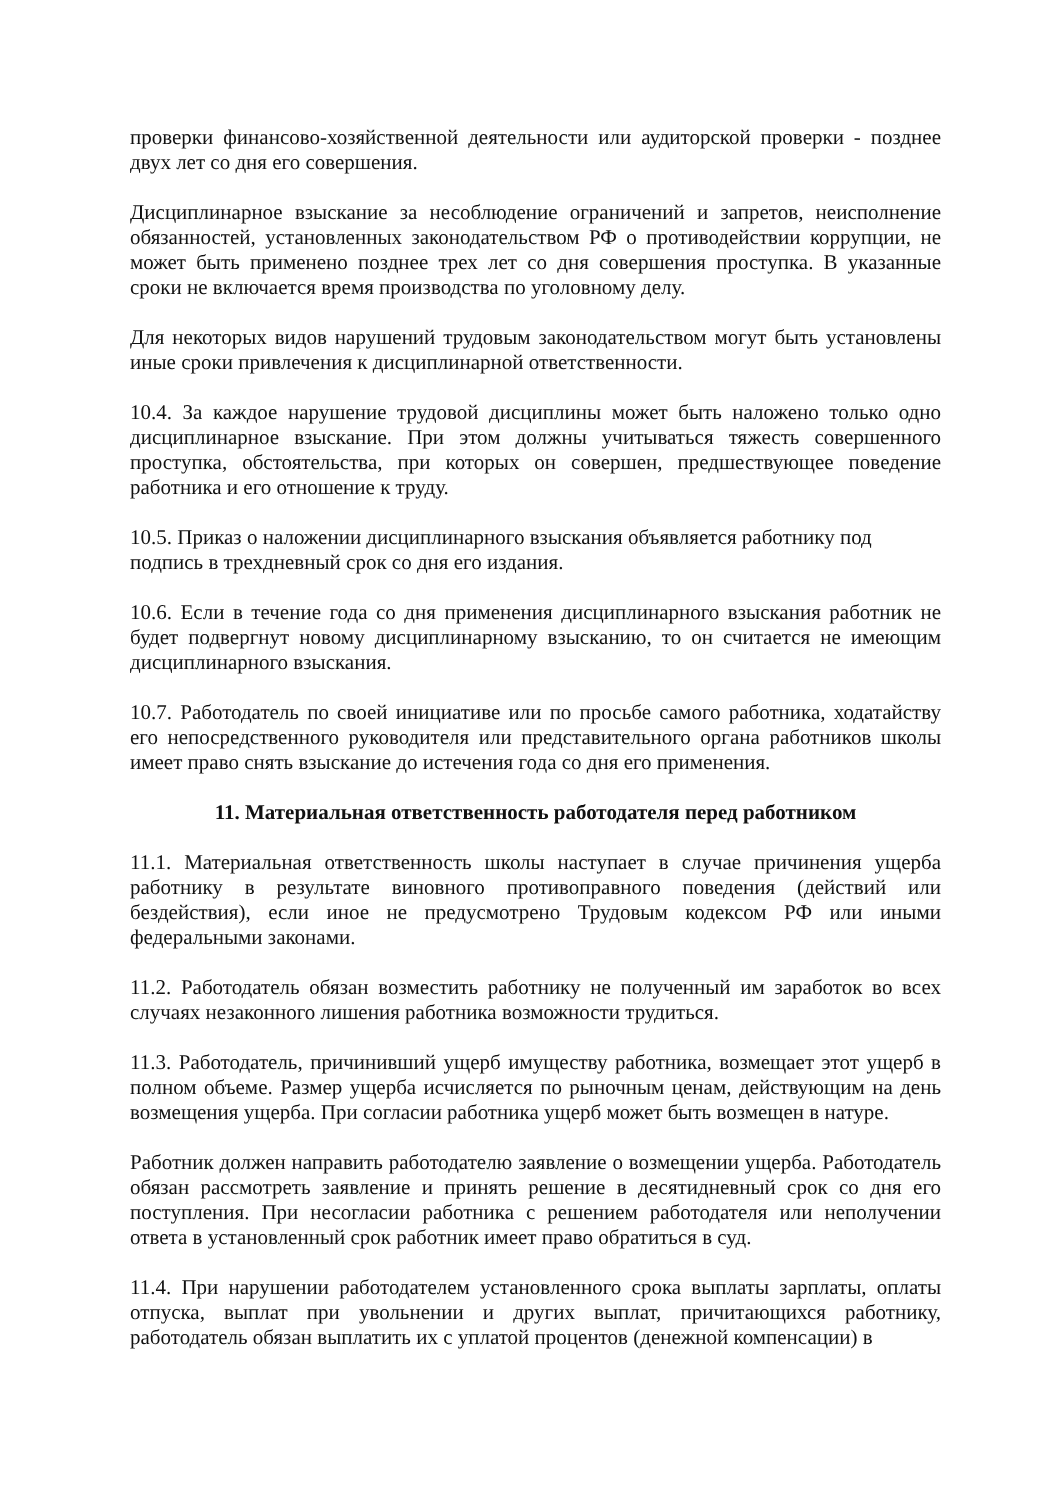проверки финансово-хозяйственной деятельности или аудиторской проверки - позднее двух лет со дня его совершения.
Дисциплинарное взыскание за несоблюдение ограничений и запретов, неисполнение обязанностей, установленных законодательством РФ о противодействии коррупции, не может быть применено позднее трех лет со дня совершения проступка. В указанные сроки не включается время производства по уголовному делу.
Для некоторых видов нарушений трудовым законодательством могут быть установлены иные сроки привлечения к дисциплинарной ответственности.
10.4. За каждое нарушение трудовой дисциплины может быть наложено только одно дисциплинарное взыскание. При этом должны учитываться тяжесть совершенного проступка, обстоятельства, при которых он совершен, предшествующее поведение работника и его отношение к труду.
10.5. Приказ о наложении дисциплинарного взыскания объявляется работнику под подпись в трехдневный срок со дня его издания.
10.6. Если в течение года со дня применения дисциплинарного взыскания работник не будет подвергнут новому дисциплинарному взысканию, то он считается не имеющим дисциплинарного взыскания.
10.7. Работодатель по своей инициативе или по просьбе самого работника, ходатайству его непосредственного руководителя или представительного органа работников школы имеет право снять взыскание до истечения года со дня его применения.
11. Материальная ответственность работодателя перед работником
11.1. Материальная ответственность школы наступает в случае причинения ущерба работнику в результате виновного противоправного поведения (действий или бездействия), если иное не предусмотрено Трудовым кодексом РФ или иными федеральными законами.
11.2. Работодатель обязан возместить работнику не полученный им заработок во всех случаях незаконного лишения работника возможности трудиться.
11.3. Работодатель, причинивший ущерб имуществу работника, возмещает этот ущерб в полном объеме. Размер ущерба исчисляется по рыночным ценам, действующим на день возмещения ущерба. При согласии работника ущерб может быть возмещен в натуре.
Работник должен направить работодателю заявление о возмещении ущерба. Работодатель обязан рассмотреть заявление и принять решение в десятидневный срок со дня его поступления. При несогласии работника с решением работодателя или неполучении ответа в установленный срок работник имеет право обратиться в суд.
11.4. При нарушении работодателем установленного срока выплаты зарплаты, оплаты отпуска, выплат при увольнении и других выплат, причитающихся работнику, работодатель обязан выплатить их с уплатой процентов (денежной компенсации) в